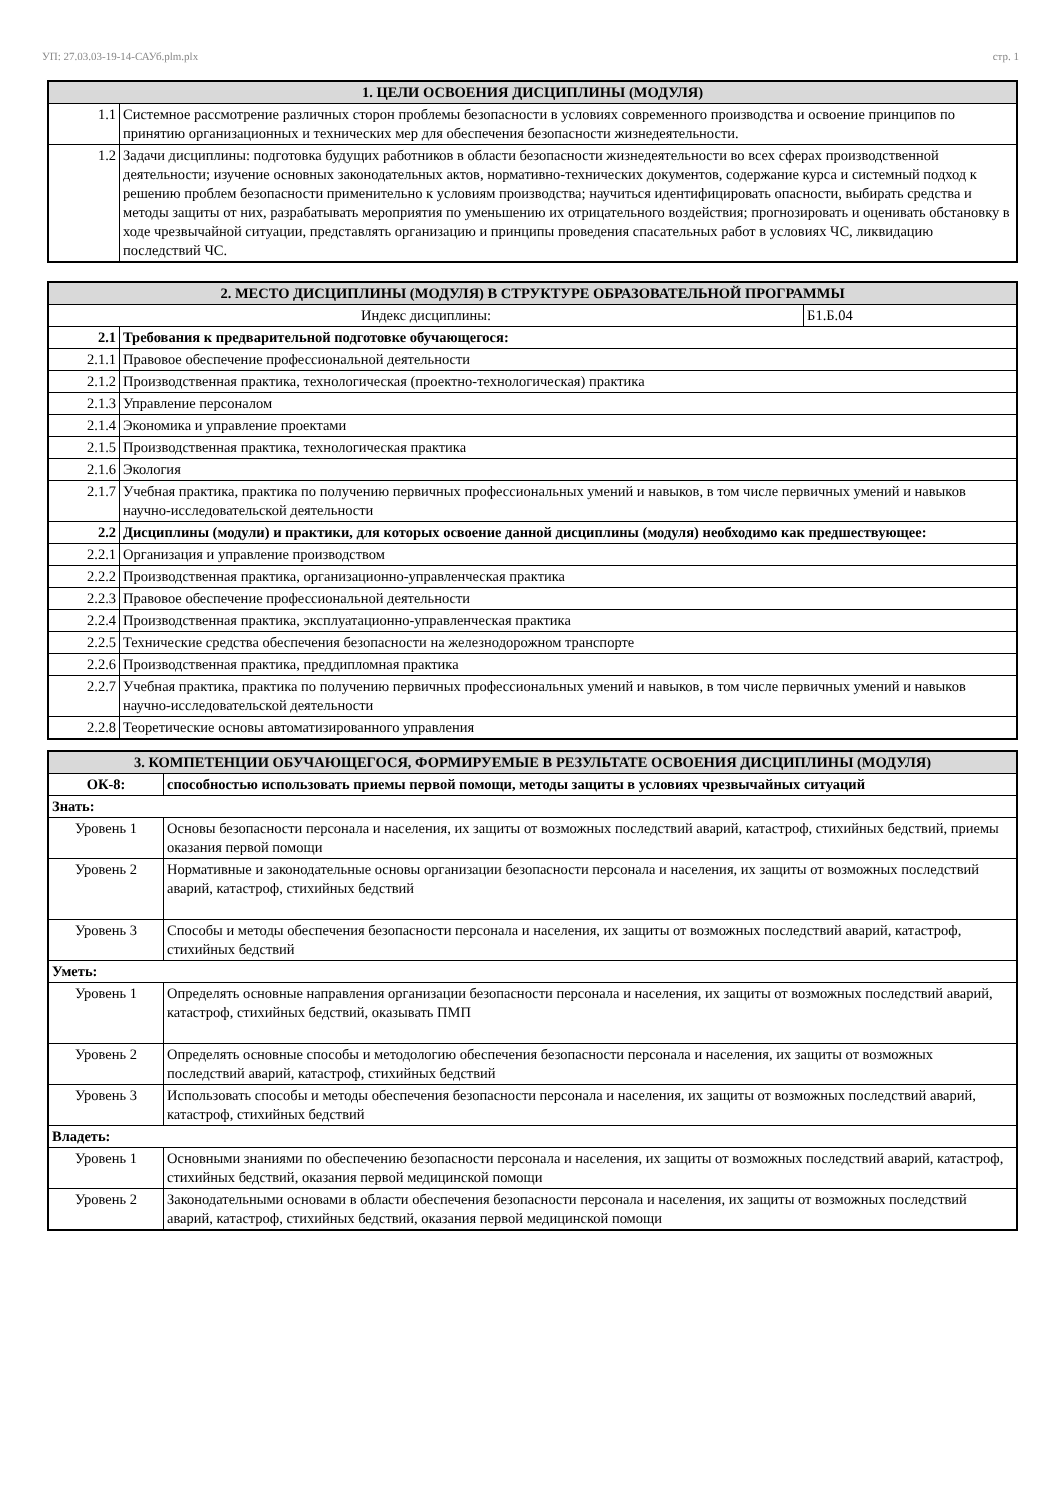УП: 27.03.03-19-14-САУб.plm.plx стр. 1
| 1. ЦЕЛИ ОСВОЕНИЯ ДИСЦИПЛИНЫ (МОДУЛЯ) | |
| --- | --- |
| 1.1 | Системное рассмотрение различных сторон проблемы безопасности в условиях современного производства и освоение принципов по принятию организационных и технических мер для обеспечения безопасности жизнедеятельности. |
| 1.2 | Задачи дисциплины: подготовка будущих работников в области безопасности жизнедеятельности во всех сферах производственной деятельности; изучение основных законодательных актов, нормативно-технических документов, содержание курса и системный подход к решению проблем безопасности применительно к условиям производства; научиться идентифицировать опасности, выбирать средства и методы защиты от них, разрабатывать мероприятия по уменьшению их отрицательного воздействия; прогнозировать и оценивать обстановку в ходе чрезвычайной ситуации, представлять организацию и принципы проведения спасательных работ в условиях ЧС, ликвидацию последствий ЧС. |
| 2. МЕСТО ДИСЦИПЛИНЫ (МОДУЛЯ) В СТРУКТУРЕ ОБРАЗОВАТЕЛЬНОЙ ПРОГРАММЫ | | |
| --- | --- | --- |
| Индекс дисциплины: | | Б1.Б.04 |
| 2.1 | Требования к предварительной подготовке обучающегося: | |
| 2.1.1 | Правовое обеспечение профессиональной деятельности | |
| 2.1.2 | Производственная практика, технологическая (проектно-технологическая) практика | |
| 2.1.3 | Управление персоналом | |
| 2.1.4 | Экономика и управление проектами | |
| 2.1.5 | Производственная практика, технологическая практика | |
| 2.1.6 | Экология | |
| 2.1.7 | Учебная практика, практика по получению первичных профессиональных умений и навыков, в том числе первичных умений и навыков научно-исследовательской деятельности | |
| 2.2 | Дисциплины (модули) и практики, для которых освоение данной дисциплины (модуля) необходимо как предшествующее: | |
| 2.2.1 | Организация и управление производством | |
| 2.2.2 | Производственная практика, организационно-управленческая практика | |
| 2.2.3 | Правовое обеспечение профессиональной деятельности | |
| 2.2.4 | Производственная практика, эксплуатационно-управленческая практика | |
| 2.2.5 | Технические средства обеспечения безопасности на железнодорожном транспорте | |
| 2.2.6 | Производственная практика, преддипломная практика | |
| 2.2.7 | Учебная практика, практика по получению первичных профессиональных умений и навыков, в том числе первичных умений и навыков научно-исследовательской деятельности | |
| 2.2.8 | Теоретические основы автоматизированного управления | |
| 3. КОМПЕТЕНЦИИ ОБУЧАЮЩЕГОСЯ, ФОРМИРУЕМЫЕ В РЕЗУЛЬТАТЕ ОСВОЕНИЯ ДИСЦИПЛИНЫ (МОДУЛЯ) | |
| --- | --- |
| ОК-8: | способностью использовать приемы первой помощи, методы защиты в условиях чрезвычайных ситуаций |
| Знать: | |
| Уровень 1 | Основы безопасности персонала и населения, их защиты от возможных последствий аварий, катастроф, стихийных бедствий, приемы оказания первой помощи |
| Уровень 2 | Нормативные и законодательные основы организации безопасности персонала и населения, их защиты от возможных последствий аварий, катастроф, стихийных бедствий |
| Уровень 3 | Способы и методы обеспечения безопасности персонала и населения, их защиты от возможных последствий аварий, катастроф, стихийных бедствий |
| Уметь: | |
| Уровень 1 | Определять основные направления организации безопасности персонала и населения, их защиты от возможных последствий аварий, катастроф, стихийных бедствий, оказывать ПМП |
| Уровень 2 | Определять основные способы и методологию обеспечения безопасности персонала и населения, их защиты от возможных последствий аварий, катастроф, стихийных бедствий |
| Уровень 3 | Использовать способы и методы обеспечения безопасности персонала и населения, их защиты от возможных последствий аварий, катастроф, стихийных бедствий |
| Владеть: | |
| Уровень 1 | Основными знаниями по обеспечению безопасности персонала и населения, их защиты от возможных последствий аварий, катастроф, стихийных бедствий, оказания первой медицинской помощи |
| Уровень 2 | Законодательными основами в области обеспечения безопасности персонала и населения, их защиты от возможных последствий аварий, катастроф, стихийных бедствий, оказания первой медицинской помощи |